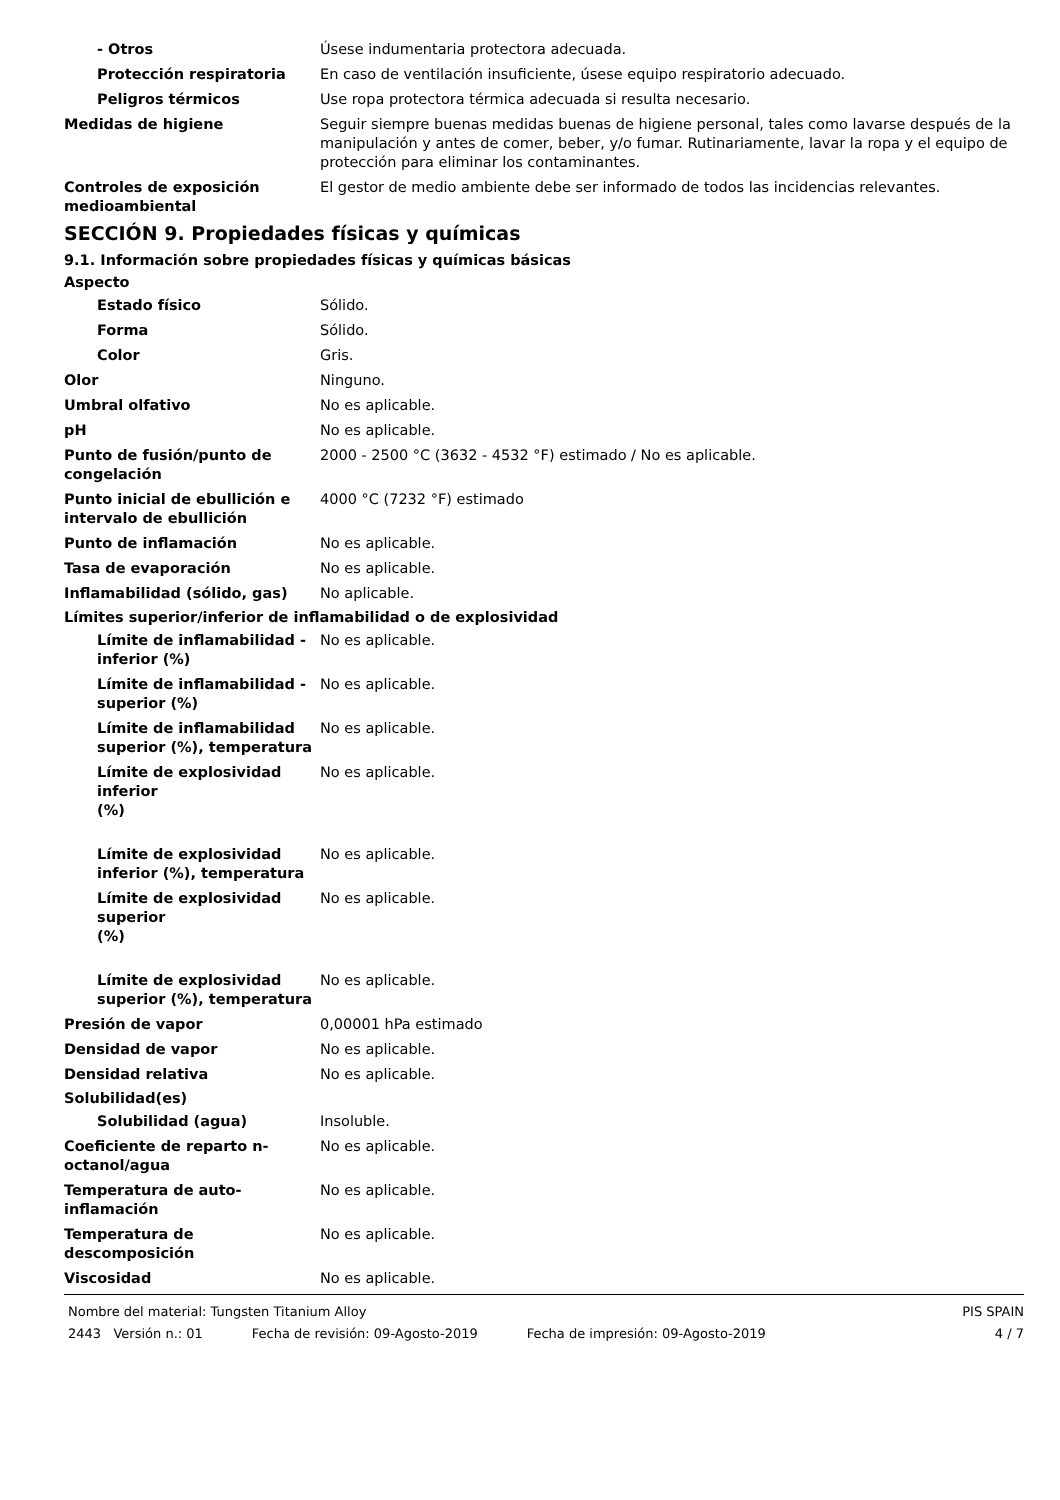- Otros Úsese indumentaria protectora adecuada.
Protección respiratoria En caso de ventilación insuficiente, úsese equipo respiratorio adecuado.
Peligros térmicos Use ropa protectora térmica adecuada si resulta necesario.
Medidas de higiene Seguir siempre buenas medidas buenas de higiene personal, tales como lavarse después de la manipulación y antes de comer, beber, y/o fumar. Rutinariamente, lavar la ropa y el equipo de protección para eliminar los contaminantes.
Controles de exposición medioambiental
El gestor de medio ambiente debe ser informado de todos las incidencias relevantes.
SECCIÓN 9. Propiedades físicas y químicas
9.1. Información sobre propiedades físicas y químicas básicas
Aspecto
Estado físico Sólido.
Forma Sólido.
Color Gris.
Olor Ninguno.
Umbral olfativo No es aplicable.
pH No es aplicable.
Punto de fusión/punto de congelación
2000 - 2500 °C (3632 - 4532 °F) estimado / No es aplicable.
Punto inicial de ebullición e intervalo de ebullición
4000 °C (7232 °F) estimado
Punto de inflamación No es aplicable.
Tasa de evaporación No es aplicable.
Inflamabilidad (sólido, gas) No aplicable.
Límites superior/inferior de inflamabilidad o de explosividad
Límite de inflamabilidad - inferior (%)
No es aplicable.
Límite de inflamabilidad - superior (%)
No es aplicable.
Límite de inflamabilidad superior (%), temperatura
No es aplicable.
Límite de explosividad inferior
(%)
No es aplicable.
Límite de explosividad inferior (%), temperatura
No es aplicable.
Límite de explosividad superior
(%)
No es aplicable.
Límite de explosividad superior (%), temperatura
No es aplicable.
Presión de vapor 0,00001 hPa estimado
Densidad de vapor No es aplicable.
Densidad relativa No es aplicable.
Solubilidad(es)
Solubilidad (agua) Insoluble.
Coeficiente de reparto n-octanol/agua
No es aplicable.
Temperatura de auto-inflamación
No es aplicable.
Temperatura de descomposición No es aplicable.
Viscosidad No es aplicable.
Nombre del material: Tungsten Titanium Alloy PIS SPAIN
2443 Versión n.: 01 Fecha de revisión: 09-Agosto-2019 Fecha de impresión: 09-Agosto-2019 4 / 7